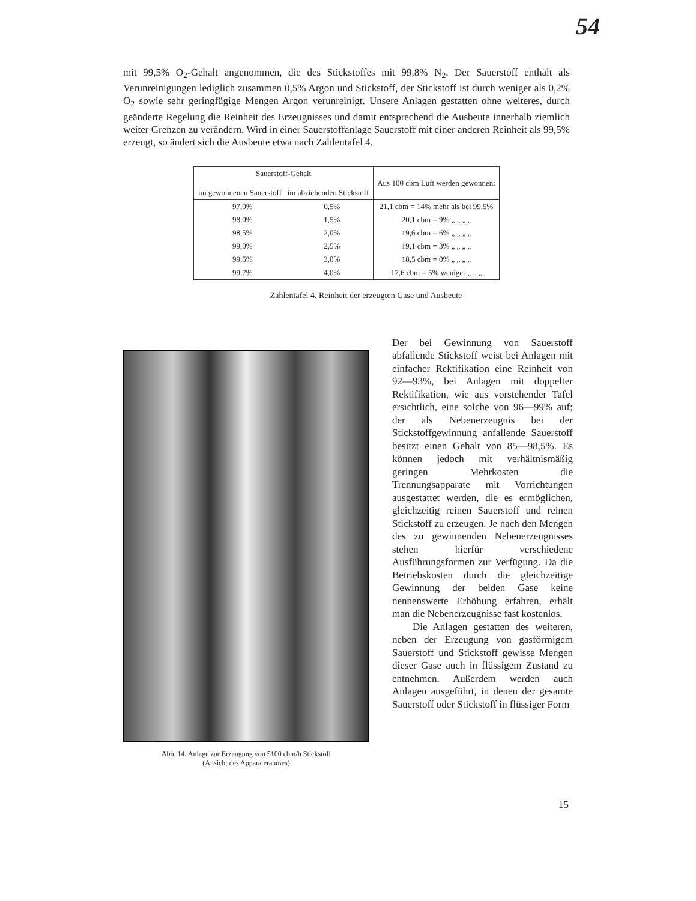54
mit 99,5% O<sub>2</sub>-Gehalt angenommen, die des Stickstoffes mit 99,8% N<sub>2</sub>. Der Sauerstoff enthält als Verunreinigungen lediglich zusammen 0,5% Argon und Stickstoff, der Stickstoff ist durch weniger als 0,2% O<sub>2</sub> sowie sehr geringfügige Mengen Argon verunreinigt. Unsere Anlagen gestatten ohne weiteres, durch geänderte Regelung die Reinheit des Erzeugnisses und damit entsprechend die Ausbeute innerhalb ziemlich weiter Grenzen zu verändern. Wird in einer Sauerstoffanlage Sauerstoff mit einer anderen Reinheit als 99,5% erzeugt, so ändert sich die Ausbeute etwa nach Zahlentafel 4.
| Sauerstoff-Gehalt im gewonnenen Sauerstoff im abziehenden Stickstoff | | Aus 100 cbm Luft werden gewonnen: |
| --- | --- | --- |
| 97,0% | 0,5% | 21,1 cbm = 14% mehr als bei 99,5% |
| 98,0% | 1,5% | 20,1 cbm = 9% „ „ „ „ |
| 98,5% | 2,0% | 19,6 cbm = 6% „ „ „ „ |
| 99,0% | 2,5% | 19,1 cbm = 3% „ „ „ „ |
| 99,5% | 3,0% | 18,5 cbm = 0% „ „ „ „ |
| 99,7% | 4,0% | 17,6 cbm = 5% weniger „ „ „ |
Zahlentafel 4. Reinheit der erzeugten Gase und Ausbeute
Abb. 14. Anlage zur Erzeugung von 5100 cbm/h Stickstoff
(Ansicht des Apparateraumes)
Der bei Gewinnung von Sauerstoff abfallende Stickstoff weist bei Anlagen mit einfacher Rektifikation eine Reinheit von 92—93%, bei Anlagen mit doppelter Rektifikation, wie aus vorstehender Tafel ersichtlich, eine solche von 96—99% auf; der als Nebenerzeugnis bei der Stickstoffgewinnung anfallende Sauerstoff besitzt einen Gehalt von 85—98,5%. Es können jedoch mit verhältnismäßig geringen Mehrkosten die Trennungsapparate mit Vorrichtungen ausgestattet werden, die es ermöglichen, gleichzeitig reinen Sauerstoff und reinen Stickstoff zu erzeugen. Je nach den Mengen des zu gewinnenden Nebenerzeugnisses stehen hierfür verschiedene Ausführungsformen zur Verfügung. Da die Betriebskosten durch die gleichzeitige Gewinnung der beiden Gase keine nennenswerte Erhöhung erfahren, erhält man die Nebenerzeugnisse fast kostenlos.
Die Anlagen gestatten des weiteren, neben der Erzeugung von gasförmigem Sauerstoff und Stickstoff gewisse Mengen dieser Gase auch in flüssigem Zustand zu entnehmen. Außerdem werden auch Anlagen ausgeführt, in denen der gesamte Sauerstoff oder Stickstoff in flüssiger Form
15